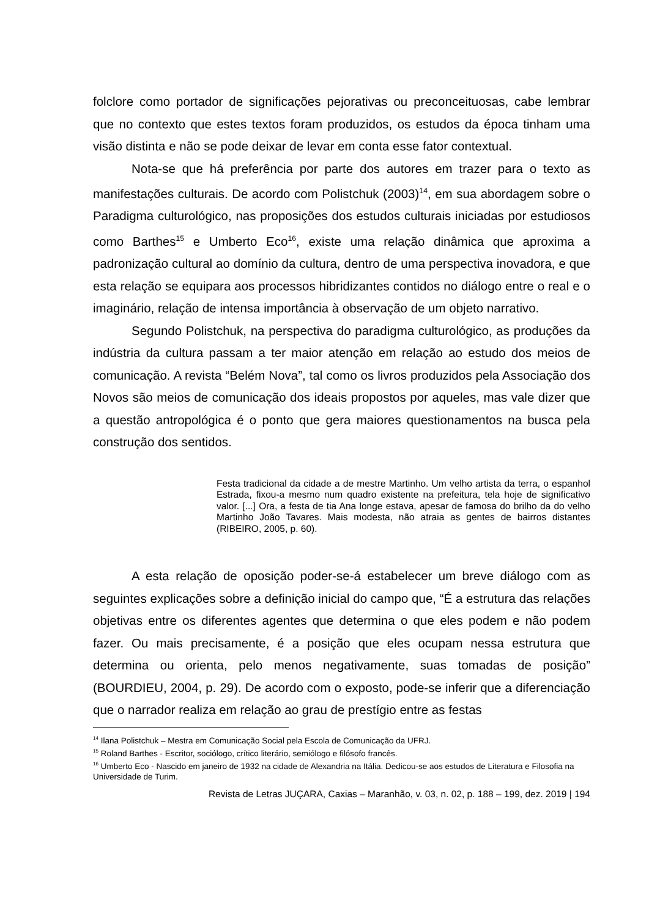folclore como portador de significações pejorativas ou preconceituosas, cabe lembrar que no contexto que estes textos foram produzidos, os estudos da época tinham uma visão distinta e não se pode deixar de levar em conta esse fator contextual.
Nota-se que há preferência por parte dos autores em trazer para o texto as manifestações culturais. De acordo com Polistchuk (2003)<sup>14</sup>, em sua abordagem sobre o Paradigma culturológico, nas proposições dos estudos culturais iniciadas por estudiosos como Barthes<sup>15</sup> e Umberto Eco<sup>16</sup>, existe uma relação dinâmica que aproxima a padronização cultural ao domínio da cultura, dentro de uma perspectiva inovadora, e que esta relação se equipara aos processos hibridizantes contidos no diálogo entre o real e o imaginário, relação de intensa importância à observação de um objeto narrativo.
Segundo Polistchuk, na perspectiva do paradigma culturológico, as produções da indústria da cultura passam a ter maior atenção em relação ao estudo dos meios de comunicação. A revista “Belém Nova”, tal como os livros produzidos pela Associação dos Novos são meios de comunicação dos ideais propostos por aqueles, mas vale dizer que a questão antropológica é o ponto que gera maiores questionamentos na busca pela construção dos sentidos.
Festa tradicional da cidade a de mestre Martinho. Um velho artista da terra, o espanhol Estrada, fixou-a mesmo num quadro existente na prefeitura, tela hoje de significativo valor. [...] Ora, a festa de tia Ana longe estava, apesar de famosa do brilho da do velho Martinho João Tavares. Mais modesta, não atraia as gentes de bairros distantes (RIBEIRO, 2005, p. 60).
A esta relação de oposição poder-se-á estabelecer um breve diálogo com as seguintes explicações sobre a definição inicial do campo que, “É a estrutura das relações objetivas entre os diferentes agentes que determina o que eles podem e não podem fazer. Ou mais precisamente, é a posição que eles ocupam nessa estrutura que determina ou orienta, pelo menos negativamente, suas tomadas de posição” (BOURDIEU, 2004, p. 29). De acordo com o exposto, pode-se inferir que a diferenciação que o narrador realiza em relação ao grau de prestígio entre as festas
<sup>14</sup> Ilana Polistchuk – Mestra em Comunicação Social pela Escola de Comunicação da UFRJ.
<sup>15</sup> Roland Barthes - Escritor, sociólogo, crítico literário, semiólogo e filósofo francês.
<sup>16</sup> Umberto Eco - Nascido em janeiro de 1932 na cidade de Alexandria na Itália. Dedicou-se aos estudos de Literatura e Filosofia na Universidade de Turim.
Revista de Letras JUÇARA, Caxias – Maranhão, v. 03, n. 02, p. 188 – 199, dez. 2019 | 194